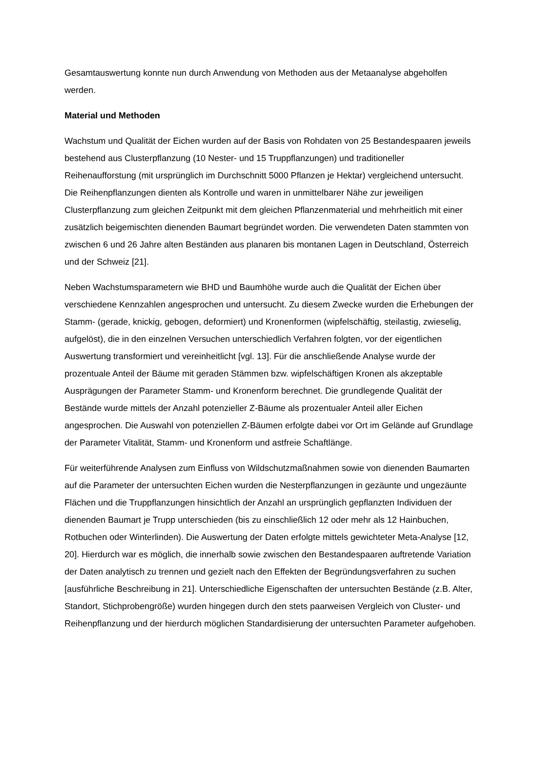Gesamtauswertung konnte nun durch Anwendung von Methoden aus der Metaanalyse abgeholfen werden.
Material und Methoden
Wachstum und Qualität der Eichen wurden auf der Basis von Rohdaten von 25 Bestandespaaren jeweils bestehend aus Clusterpflanzung (10 Nester- und 15 Truppflanzungen) und traditioneller Reihenaufforstung (mit ursprünglich im Durchschnitt 5000 Pflanzen je Hektar) vergleichend untersucht. Die Reihenpflanzungen dienten als Kontrolle und waren in unmittelbarer Nähe zur jeweiligen Clusterpflanzung zum gleichen Zeitpunkt mit dem gleichen Pflanzenmaterial und mehrheitlich mit einer zusätzlich beigemischten dienenden Baumart begründet worden. Die verwendeten Daten stammten von zwischen 6 und 26 Jahre alten Beständen aus planaren bis montanen Lagen in Deutschland, Österreich und der Schweiz [21].
Neben Wachstumsparametern wie BHD und Baumhöhe wurde auch die Qualität der Eichen über verschiedene Kennzahlen angesprochen und untersucht. Zu diesem Zwecke wurden die Erhebungen der Stamm- (gerade, knickig, gebogen, deformiert) und Kronenformen (wipfelschäftig, steilastig, zwieselig, aufgelöst), die in den einzelnen Versuchen unterschiedlich Verfahren folgten, vor der eigentlichen Auswertung transformiert und vereinheitlicht [vgl. 13]. Für die anschließende Analyse wurde der prozentuale Anteil der Bäume mit geraden Stämmen bzw. wipfelschäftigen Kronen als akzeptable Ausprägungen der Parameter Stamm- und Kronenform berechnet. Die grundlegende Qualität der Bestände wurde mittels der Anzahl potenzieller Z-Bäume als prozentualer Anteil aller Eichen angesprochen. Die Auswahl von potenziellen Z-Bäumen erfolgte dabei vor Ort im Gelände auf Grundlage der Parameter Vitalität, Stamm- und Kronenform und astfreie Schaftlänge.
Für weiterführende Analysen zum Einfluss von Wildschutzmaßnahmen sowie von dienenden Baumarten auf die Parameter der untersuchten Eichen wurden die Nesterpflanzungen in gezäunte und ungezäunte Flächen und die Truppflanzungen hinsichtlich der Anzahl an ursprünglich gepflanzten Individuen der dienenden Baumart je Trupp unterschieden (bis zu einschließlich 12 oder mehr als 12 Hainbuchen, Rotbuchen oder Winterlinden). Die Auswertung der Daten erfolgte mittels gewichteter Meta-Analyse [12, 20]. Hierdurch war es möglich, die innerhalb sowie zwischen den Bestandespaaren auftretende Variation der Daten analytisch zu trennen und gezielt nach den Effekten der Begründungsverfahren zu suchen [ausführliche Beschreibung in 21]. Unterschiedliche Eigenschaften der untersuchten Bestände (z.B. Alter, Standort, Stichprobengröße) wurden hingegen durch den stets paarweisen Vergleich von Cluster- und Reihenpflanzung und der hierdurch möglichen Standardisierung der untersuchten Parameter aufgehoben.